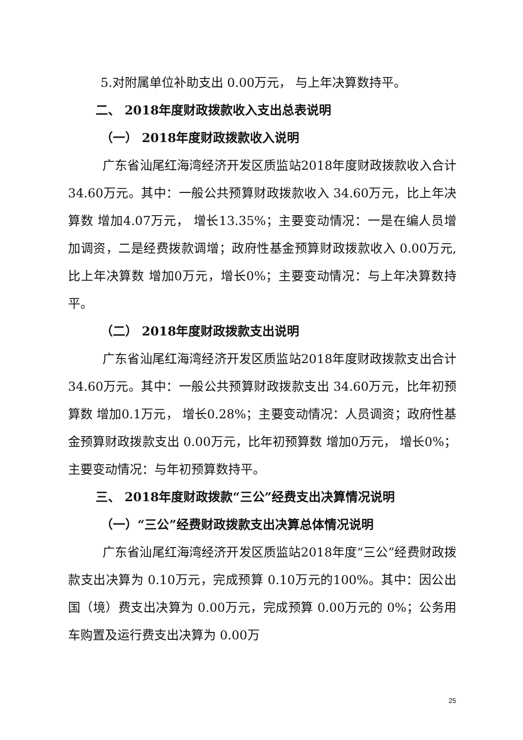5.对附属单位补助支出 0.00万元， 与上年决算数持平。
二、 2018年度财政拨款收入支出总表说明
（一） 2018年度财政拨款收入说明
广东省汕尾红海湾经济开发区质监站2018年度财政拨款收入合计 34.60万元。其中：一般公共预算财政拨款收入 34.60万元，比上年决算数 增加4.07万元， 增长13.35%；主要变动情况：一是在编人员增加调资，二是经费拨款调增；政府性基金预算财政拨款收入 0.00万元,比上年决算数 增加0万元，增长0%；主要变动情况：与上年决算数持平。
（二） 2018年度财政拨款支出说明
广东省汕尾红海湾经济开发区质监站2018年度财政拨款支出合计 34.60万元。其中：一般公共预算财政拨款支出 34.60万元，比年初预算数 增加0.1万元， 增长0.28%；主要变动情况：人员调资；政府性基金预算财政拨款支出 0.00万元，比年初预算数 增加0万元， 增长0%；主要变动情况：与年初预算数持平。
三、 2018年度财政拨款“三公”经费支出决算情况说明
（一）“三公”经费财政拨款支出决算总体情况说明
广东省汕尾红海湾经济开发区质监站2018年度“三公”经费财政拨款支出决算为 0.10万元，完成预算 0.10万元的100%。其中：因公出国（境）费支出决算为 0.00万元，完成预算 0.00万元的 0%；公务用车购置及运行费支出决算为 0.00万
25